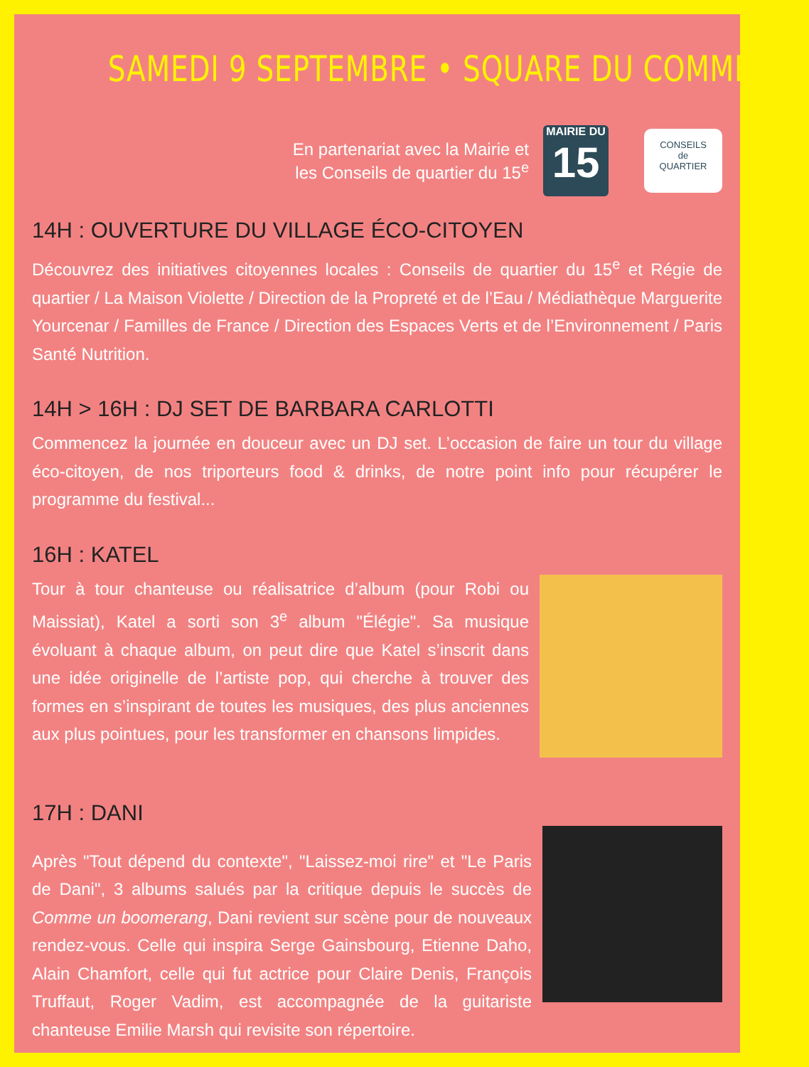SAMEDI 9 SEPTEMBRE • SQUARE DU COMMERCE
En partenariat avec la Mairie et
les Conseils de quartier du 15<sup>e</sup>
MAIRIE DU
15
CONSEILS
de
QUARTIER
14H : OUVERTURE DU VILLAGE ÉCO-CITOYEN
Découvrez des initiatives citoyennes locales : Conseils de quartier du 15<sup>e</sup> et Régie de quartier / La Maison Violette / Direction de la Propreté et de l’Eau / Médiathèque Marguerite Yourcenar / Familles de France / Direction des Espaces Verts et de l’Environnement / Paris Santé Nutrition.
14H > 16H : DJ SET DE BARBARA CARLOTTI
Commencez la journée en douceur avec un DJ set. L’occasion de faire un tour du village éco-citoyen, de nos triporteurs food & drinks, de notre point info pour récupérer le programme du festival...
16H : KATEL
Tour à tour chanteuse ou réalisatrice d’album (pour Robi ou Maissiat), Katel a sorti son 3<sup>e</sup> album "Élégie". Sa musique évoluant à chaque album, on peut dire que Katel s’inscrit dans une idée originelle de l’artiste pop, qui cherche à trouver des formes en s’inspirant de toutes les musiques, des plus anciennes aux plus pointues, pour les transformer en chansons limpides.
17H : DANI
Après "Tout dépend du contexte", "Laissez-moi rire" et "Le Paris de Dani", 3 albums salués par la critique depuis le succès de Comme un boomerang, Dani revient sur scène pour de nouveaux rendez-vous. Celle qui inspira Serge Gainsbourg, Etienne Daho, Alain Chamfort, celle qui fut actrice pour Claire Denis, François Truffaut, Roger Vadim, est accompagnée de la guitariste chanteuse Emilie Marsh qui revisite son répertoire.